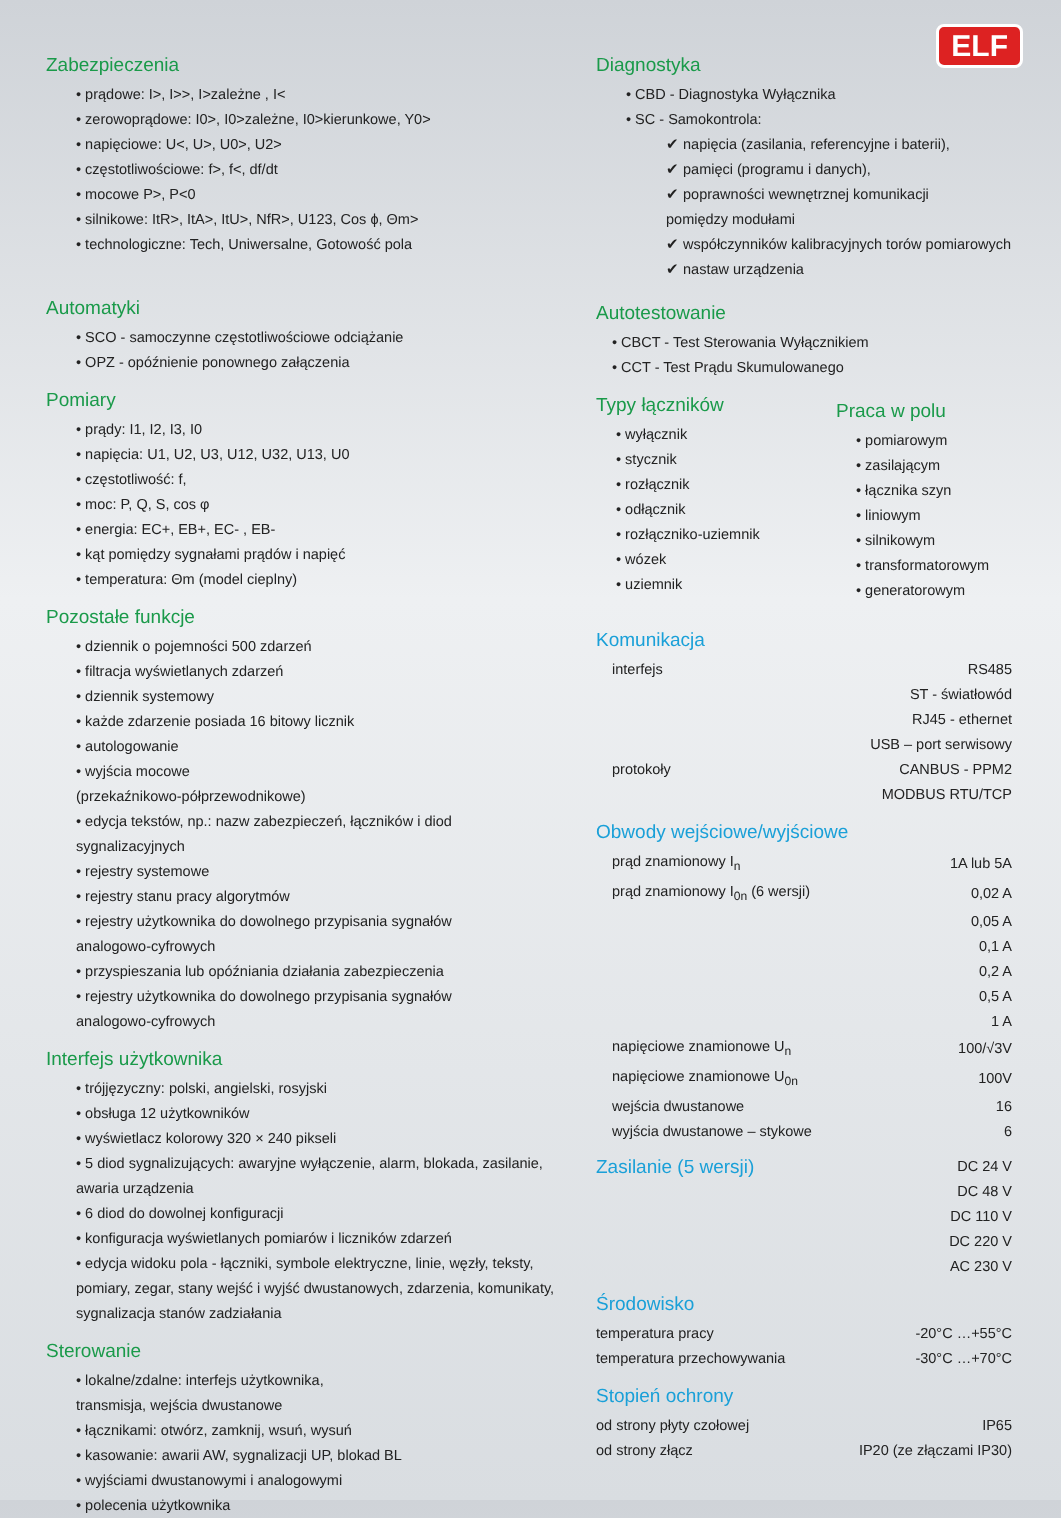ELF
Zabezpieczenia
• prądowe: I>, I>>, I>zależne , I<
• zerowoprądowe: I0>, I0>zależne, I0>kierunkowe, Y0>
• napięciowe: U<, U>, U0>, U2>
• częstotliwościowe: f>, f<, df/dt
• mocowe P>, P<0
• silnikowe: ItR>, ItA>, ItU>, NfR>, U123, Cos ϕ, Θm>
• technologiczne: Tech, Uniwersalne, Gotowość pola
Automatyki
• SCO - samoczynne częstotliwościowe odciążanie
• OPZ - opóźnienie ponownego załączenia
Pomiary
• prądy: I1, I2, I3, I0
• napięcia: U1, U2, U3, U12, U32, U13, U0
• częstotliwość: f,
• moc: P, Q, S, cos φ
• energia: EC+, EB+, EC- , EB-
• kąt pomiędzy sygnałami prądów i napięć
• temperatura: Θm (model cieplny)
Pozostałe funkcje
• dziennik o pojemności 500 zdarzeń
• filtracja wyświetlanych zdarzeń
• dziennik systemowy
• każde zdarzenie posiada 16 bitowy licznik
• autologowanie
• wyjścia mocowe
(przekaźnikowo-półprzewodnikowe)
• edycja tekstów, np.: nazw zabezpieczeń, łączników i diod
sygnalizacyjnych
• rejestry systemowe
• rejestry stanu pracy algorytmów
• rejestry użytkownika do dowolnego przypisania sygnałów
analogowo-cyfrowych
• przyspieszania lub opóźniania działania zabezpieczenia
• rejestry użytkownika do dowolnego przypisania sygnałów
analogowo-cyfrowych
Interfejs użytkownika
• trójjęzyczny: polski, angielski, rosyjski
• obsługa 12 użytkowników
• wyświetlacz kolorowy 320 × 240 pikseli
• 5 diod sygnalizujących: awaryjne wyłączenie, alarm, blokada, zasilanie,
awaria urządzenia
• 6 diod do dowolnej konfiguracji
• konfiguracja wyświetlanych pomiarów i liczników zdarzeń
• edycja widoku pola - łączniki, symbole elektryczne, linie, węzły, teksty,
pomiary, zegar, stany wejść i wyjść dwustanowych, zdarzenia, komunikaty,
sygnalizacja stanów zadziałania
Sterowanie
• lokalne/zdalne: interfejs użytkownika,
transmisja, wejścia dwustanowe
• łącznikami: otwórz, zamknij, wsuń, wysuń
• kasowanie: awarii AW, sygnalizacji UP, blokad BL
• wyjściami dwustanowymi i analogowymi
• polecenia użytkownika
Diagnostyka
• CBD - Diagnostyka Wyłącznika
• SC - Samokontrola:
✔ napięcia (zasilania, referencyjne i baterii),
✔ pamięci (programu i danych),
✔ poprawności wewnętrznej komunikacji
pomiędzy modułami
✔ współczynników kalibracyjnych torów pomiarowych
✔ nastaw urządzenia
Autotestowanie
• CBCT - Test Sterowania Wyłącznikiem
• CCT - Test Prądu Skumulowanego
Typy łączników
• wyłącznik
• stycznik
• rozłącznik
• odłącznik
• rozłączniko-uziemnik
• wózek
• uziemnik
Praca w polu
• pomiarowym
• zasilającym
• łącznika szyn
• liniowym
• silnikowym
• transformatorowym
• generatorowym
Komunikacja
| interfejs | RS485 |
| | ST - światłowód |
| | RJ45 - ethernet |
| | USB – port serwisowy |
| protokoły | CANBUS - PPM2 |
| | MODBUS RTU/TCP |
Obwody wejściowe/wyjściowe
| prąd znamionowy I<sub>n</sub> | 1A lub 5A |
| prąd znamionowy I<sub>0n</sub> (6 wersji) | 0,02 A |
| | 0,05 A |
| | 0,1 A |
| | 0,2 A |
| | 0,5 A |
| | 1 A |
| napięciowe znamionowe U<sub>n</sub> | 100/√3V |
| napięciowe znamionowe U<sub>0n</sub> | 100V |
| wejścia dwustanowe | 16 |
| wyjścia dwustanowe – stykowe | 6 |
| Zasilanie (5 wersji) | DC 24 V |
| | DC 48 V |
| | DC 110 V |
| | DC 220 V |
| | AC 230 V |
Środowisko
| temperatura pracy | -20°C …+55°C |
| temperatura przechowywania | -30°C …+70°C |
Stopień ochrony
| od strony płyty czołowej | IP65 |
| od strony złącz | IP20 (ze złączami IP30) |